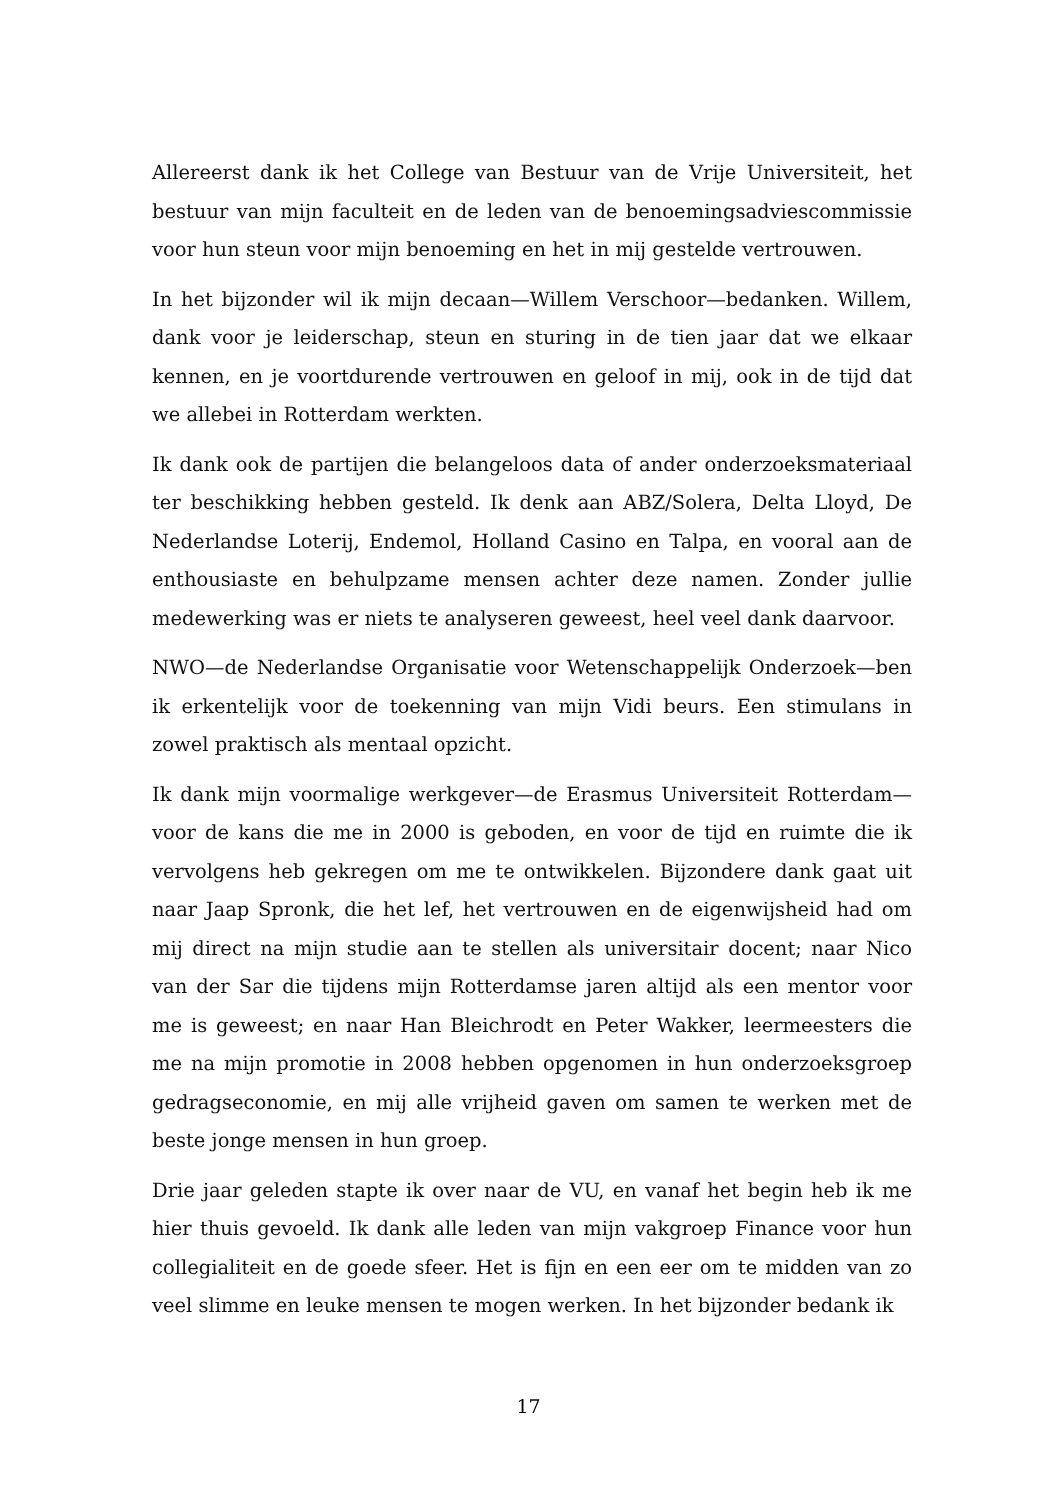Allereerst dank ik het College van Bestuur van de Vrije Universiteit, het bestuur van mijn faculteit en de leden van de benoemingsadviescommissie voor hun steun voor mijn benoeming en het in mij gestelde vertrouwen.
In het bijzonder wil ik mijn decaan—Willem Verschoor—bedanken. Willem, dank voor je leiderschap, steun en sturing in de tien jaar dat we elkaar kennen, en je voortdurende vertrouwen en geloof in mij, ook in de tijd dat we allebei in Rotterdam werkten.
Ik dank ook de partijen die belangeloos data of ander onderzoeksmateriaal ter beschikking hebben gesteld. Ik denk aan ABZ/Solera, Delta Lloyd, De Nederlandse Loterij, Endemol, Holland Casino en Talpa, en vooral aan de enthousiaste en behulpzame mensen achter deze namen. Zonder jullie medewerking was er niets te analyseren geweest, heel veel dank daarvoor.
NWO—de Nederlandse Organisatie voor Wetenschappelijk Onderzoek—ben ik erkentelijk voor de toekenning van mijn Vidi beurs. Een stimulans in zowel praktisch als mentaal opzicht.
Ik dank mijn voormalige werkgever—de Erasmus Universiteit Rotterdam—voor de kans die me in 2000 is geboden, en voor de tijd en ruimte die ik vervolgens heb gekregen om me te ontwikkelen. Bijzondere dank gaat uit naar Jaap Spronk, die het lef, het vertrouwen en de eigenwijsheid had om mij direct na mijn studie aan te stellen als universitair docent; naar Nico van der Sar die tijdens mijn Rotterdamse jaren altijd als een mentor voor me is geweest; en naar Han Bleichrodt en Peter Wakker, leermeesters die me na mijn promotie in 2008 hebben opgenomen in hun onderzoeksgroep gedragseconomie, en mij alle vrijheid gaven om samen te werken met de beste jonge mensen in hun groep.
Drie jaar geleden stapte ik over naar de VU, en vanaf het begin heb ik me hier thuis gevoeld. Ik dank alle leden van mijn vakgroep Finance voor hun collegialiteit en de goede sfeer. Het is fijn en een eer om te midden van zo veel slimme en leuke mensen te mogen werken. In het bijzonder bedank ik
17